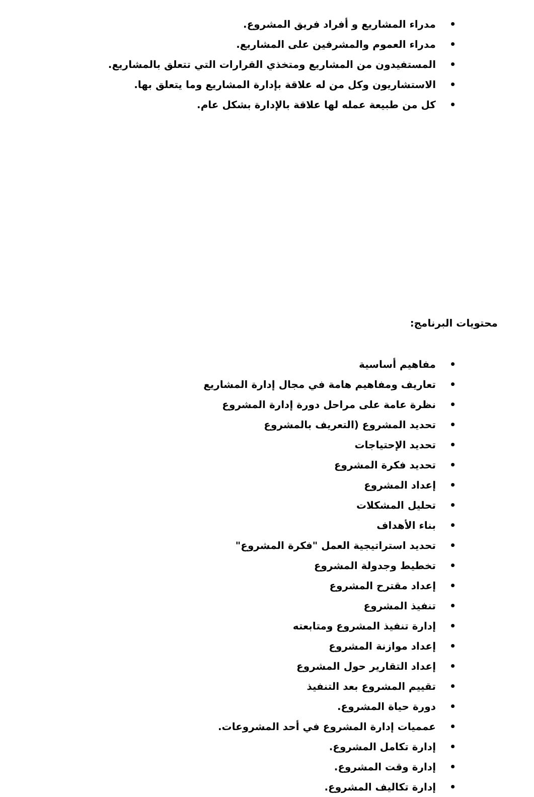• مدراء المشاريع و أفراد فريق المشروع.
• مدراء العموم والمشرفين على المشاريع.
• المستفيدون من المشاريع ومتخذي القرارات التي تتعلق بالمشاريع.
• الاستشاريون وكل من له علاقة بإدارة المشاريع وما يتعلق بها.
• كل من طبيعة عمله لها علاقة بالإدارة بشكل عام.
محتويات البرنامج:
• مفاهيم أساسية
• تعاريف ومفاهيم هامة في مجال إدارة المشاريع
• نظرة عامة على مراحل دورة إدارة المشروع
• تحديد المشروع (التعريف بالمشروع
• تحديد الإحتياجات
• تحديد فكرة المشروع
• إعداد المشروع
• تحليل المشكلات
• بناء الأهداف
• تحديد استراتيجية العمل "فكرة المشروع"
• تخطيط وجدولة المشروع
• إعداد مقترح المشروع
• تنفيذ المشروع
• إدارة تنفيذ المشروع ومتابعته
• إعداد موازنة المشروع
• إعداد التقارير حول المشروع
• تقييم المشروع بعد التنفيذ
• دورة حياة المشروع.
• عمميات إدارة المشروع في أحد المشروعات.
• إدارة تكامل المشروع.
• إدارة وقت المشروع.
• إدارة تكاليف المشروع.